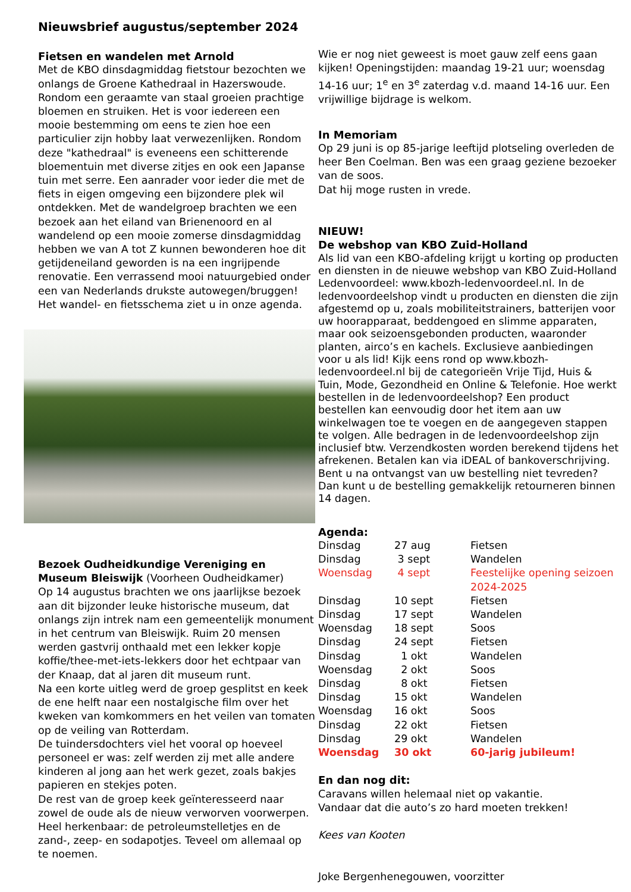Nieuwsbrief augustus/september 2024
Fietsen en wandelen met Arnold
Met de KBO dinsdagmiddag fietstour bezochten we onlangs de Groene Kathedraal in Hazerswoude. Rondom een geraamte van staal groeien prachtige bloemen en struiken. Het is voor iedereen een mooie bestemming om eens te zien hoe een particulier zijn hobby laat verwezenlijken. Rondom deze "kathedraal" is eveneens een schitterende bloementuin met diverse zitjes en ook een Japanse tuin met serre. Een aanrader voor ieder die met de fiets in eigen omgeving een bijzondere plek wil ontdekken. Met de wandelgroep brachten we een bezoek aan het eiland van Brienenoord en al wandelend op een mooie zomerse dinsdagmiddag hebben we van A tot Z kunnen bewonderen hoe dit getijdeneiland geworden is na een ingrijpende renovatie. Een verrassend mooi natuurgebied onder een van Nederlands drukste autowegen/bruggen! Het wandel- en fietsschema ziet u in onze agenda.
Bezoek Oudheidkundige Vereniging en Museum Bleiswijk (Voorheen Oudheidkamer)
Op 14 augustus brachten we ons jaarlijkse bezoek aan dit bijzonder leuke historische museum, dat onlangs zijn intrek nam een gemeentelijk monument in het centrum van Bleiswijk. Ruim 20 mensen werden gastvrij onthaald met een lekker kopje koffie/thee-met-iets-lekkers door het echtpaar van der Knaap, dat al jaren dit museum runt.
Na een korte uitleg werd de groep gesplitst en keek de ene helft naar een nostalgische film over het kweken van komkommers en het veilen van tomaten op de veiling van Rotterdam.
De tuindersdochters viel het vooral op hoeveel personeel er was: zelf werden zij met alle andere kinderen al jong aan het werk gezet, zoals bakjes papieren en stekjes poten.
De rest van de groep keek geïnteresseerd naar zowel de oude als de nieuw verworven voorwerpen. Heel herkenbaar: de petroleumstelletjes en de zand-, zeep- en sodapotjes. Teveel om allemaal op te noemen.
Wie er nog niet geweest is moet gauw zelf eens gaan kijken! Openingstijden: maandag 19-21 uur; woensdag 14-16 uur; 1<sup>e</sup> en 3<sup>e</sup> zaterdag v.d. maand 14-16 uur. Een vrijwillige bijdrage is welkom.
In Memoriam
Op 29 juni is op 85-jarige leeftijd plotseling overleden de heer Ben Coelman. Ben was een graag geziene bezoeker van de soos.
Dat hij moge rusten in vrede.
NIEUW!
De webshop van KBO Zuid-Holland
Als lid van een KBO-afdeling krijgt u korting op producten en diensten in de nieuwe webshop van KBO Zuid-Holland Ledenvoordeel: www.kbozh-ledenvoordeel.nl. In de ledenvoordeelshop vindt u producten en diensten die zijn afgestemd op u, zoals mobiliteitstrainers, batterijen voor uw hoorapparaat, beddengoed en slimme apparaten, maar ook seizoensgebonden producten, waaronder planten, airco’s en kachels. Exclusieve aanbiedingen voor u als lid! Kijk eens rond op www.kbozh-ledenvoordeel.nl bij de categorieën Vrije Tijd, Huis & Tuin, Mode, Gezondheid en Online & Telefonie. Hoe werkt bestellen in de ledenvoordeelshop? Een product bestellen kan eenvoudig door het item aan uw winkelwagen toe te voegen en de aangegeven stappen te volgen. Alle bedragen in de ledenvoordeelshop zijn inclusief btw. Verzendkosten worden berekend tijdens het afrekenen. Betalen kan via iDEAL of bankoverschrijving. Bent u na ontvangst van uw bestelling niet tevreden? Dan kunt u de bestelling gemakkelijk retourneren binnen 14 dagen.
Agenda:
| Dinsdag | 27 aug | Fietsen |
| Dinsdag | 3 sept | Wandelen |
| Woensdag | 4 sept | Feestelijke opening seizoen 2024-2025 |
| Dinsdag | 10 sept | Fietsen |
| Dinsdag | 17 sept | Wandelen |
| Woensdag | 18 sept | Soos |
| Dinsdag | 24 sept | Fietsen |
| Dinsdag | 1 okt | Wandelen |
| Woensdag | 2 okt | Soos |
| Dinsdag | 8 okt | Fietsen |
| Dinsdag | 15 okt | Wandelen |
| Woensdag | 16 okt | Soos |
| Dinsdag | 22 okt | Fietsen |
| Dinsdag | 29 okt | Wandelen |
| Woensdag | 30 okt | 60-jarig jubileum! |
En dan nog dit:
Caravans willen helemaal niet op vakantie.
Vandaar dat die auto’s zo hard moeten trekken!
Kees van Kooten
Joke Bergenhenegouwen, voorzitter